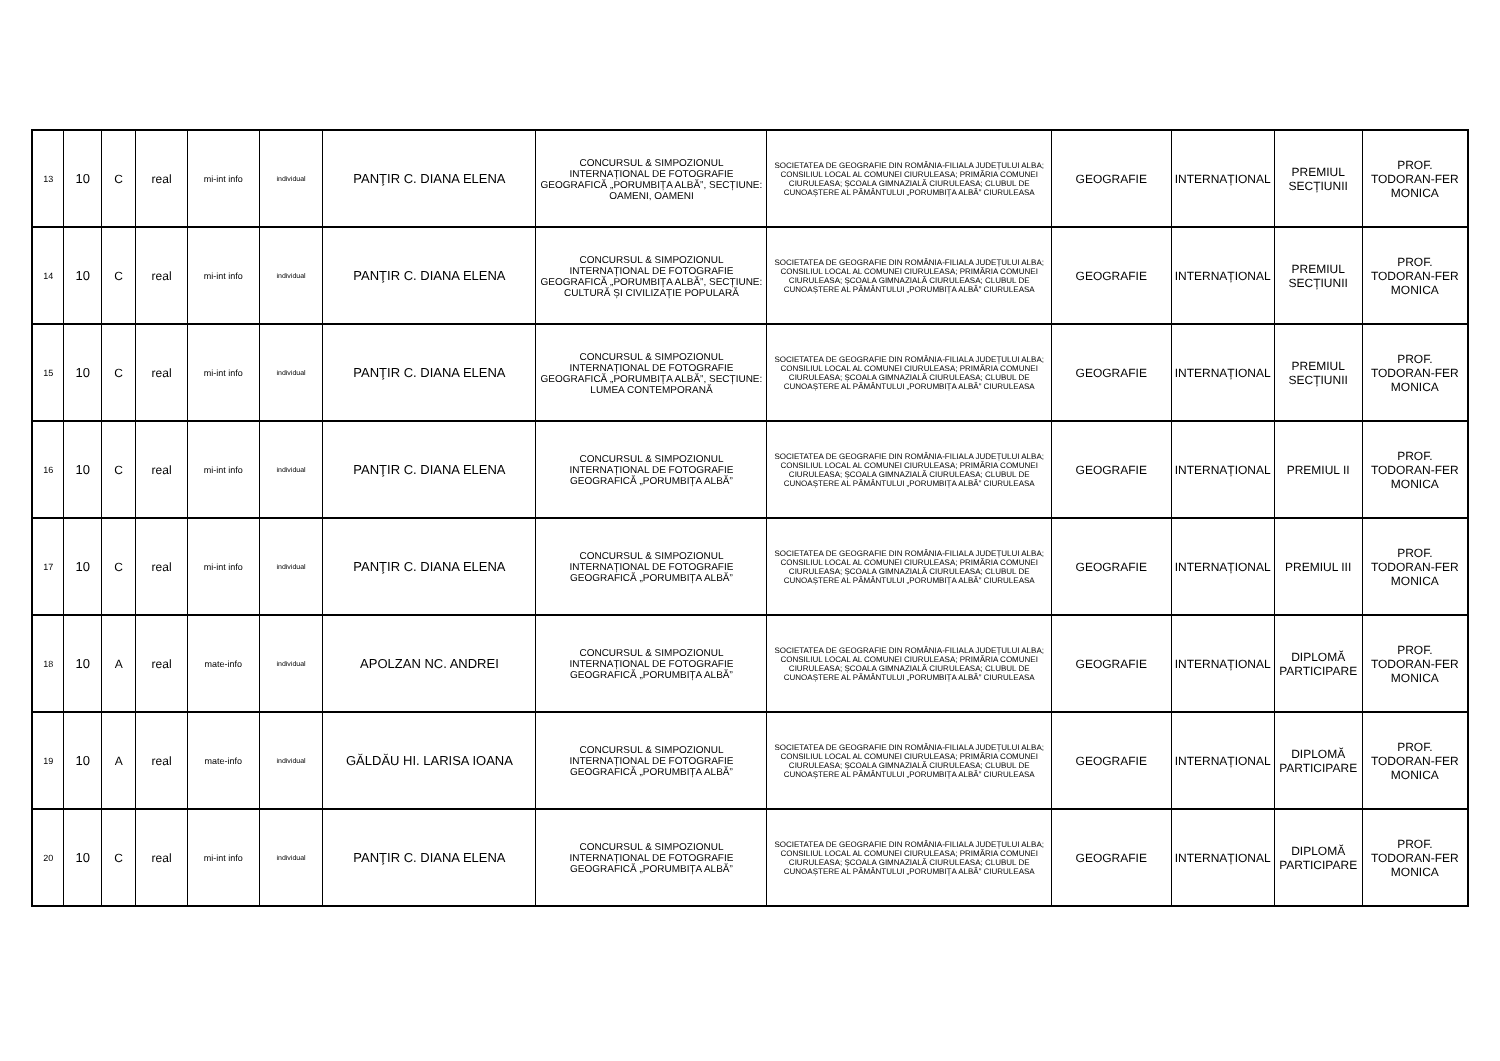| 13 | 10 | C | real | mi-int info | individual | PANŢIR C. DIANA ELENA | CONCURSUL & SIMPOZIONUL INTERNAȚIONAL DE FOTOGRAFIE GEOGRAFICĂ „PORUMBIȚA ALBĂ”, SECȚIUNE: OAMENI, OAMENI | SOCIETATEA DE GEOGRAFIE DIN ROMÂNIA-FILIALA JUDEȚULUI ALBA; CONSILIUL LOCAL AL COMUNEI CIURULEASA; PRIMĂRIA COMUNEI CIURULEASA; ȘCOALA GIMNAZIALĂ CIURULEASA; CLUBUL DE CUNOAȘTERE AL PĂMÂNTULUI „PORUMBIȚA ALBĂ” CIURULEASA | GEOGRAFIE | INTERNAȚIONAL | PREMIUL SECȚIUNII | PROF. TODORAN-FER MONICA |
| 14 | 10 | C | real | mi-int info | individual | PANŢIR C. DIANA ELENA | CONCURSUL & SIMPOZIONUL INTERNAȚIONAL DE FOTOGRAFIE GEOGRAFICĂ „PORUMBIȚA ALBĂ”, SECȚIUNE: CULTURĂ ȘI CIVILIZAȚIE POPULARĂ | SOCIETATEA DE GEOGRAFIE DIN ROMÂNIA-FILIALA JUDEȚULUI ALBA; CONSILIUL LOCAL AL COMUNEI CIURULEASA; PRIMĂRIA COMUNEI CIURULEASA; ȘCOALA GIMNAZIALĂ CIURULEASA; CLUBUL DE CUNOAȘTERE AL PĂMÂNTULUI „PORUMBIȚA ALBĂ” CIURULEASA | GEOGRAFIE | INTERNAȚIONAL | PREMIUL SECȚIUNII | PROF. TODORAN-FER MONICA |
| 15 | 10 | C | real | mi-int info | individual | PANŢIR C. DIANA ELENA | CONCURSUL & SIMPOZIONUL INTERNAȚIONAL DE FOTOGRAFIE GEOGRAFICĂ „PORUMBIȚA ALBĂ”, SECȚIUNE: LUMEA CONTEMPORANĂ | SOCIETATEA DE GEOGRAFIE DIN ROMÂNIA-FILIALA JUDEȚULUI ALBA; CONSILIUL LOCAL AL COMUNEI CIURULEASA; PRIMĂRIA COMUNEI CIURULEASA; ȘCOALA GIMNAZIALĂ CIURULEASA; CLUBUL DE CUNOAȘTERE AL PĂMÂNTULUI „PORUMBIȚA ALBĂ” CIURULEASA | GEOGRAFIE | INTERNAȚIONAL | PREMIUL SECȚIUNII | PROF. TODORAN-FER MONICA |
| 16 | 10 | C | real | mi-int info | individual | PANŢIR C. DIANA ELENA | CONCURSUL & SIMPOZIONUL INTERNAȚIONAL DE FOTOGRAFIE GEOGRAFICĂ „PORUMBIȚA ALBĂ” | SOCIETATEA DE GEOGRAFIE DIN ROMÂNIA-FILIALA JUDEȚULUI ALBA; CONSILIUL LOCAL AL COMUNEI CIURULEASA; PRIMĂRIA COMUNEI CIURULEASA; ȘCOALA GIMNAZIALĂ CIURULEASA; CLUBUL DE CUNOAȘTERE AL PĂMÂNTULUI „PORUMBIȚA ALBĂ” CIURULEASA | GEOGRAFIE | INTERNAȚIONAL | PREMIUL II | PROF. TODORAN-FER MONICA |
| 17 | 10 | C | real | mi-int info | individual | PANŢIR C. DIANA ELENA | CONCURSUL & SIMPOZIONUL INTERNAȚIONAL DE FOTOGRAFIE GEOGRAFICĂ „PORUMBIȚA ALBĂ” | SOCIETATEA DE GEOGRAFIE DIN ROMÂNIA-FILIALA JUDEȚULUI ALBA; CONSILIUL LOCAL AL COMUNEI CIURULEASA; PRIMĂRIA COMUNEI CIURULEASA; ȘCOALA GIMNAZIALĂ CIURULEASA; CLUBUL DE CUNOAȘTERE AL PĂMÂNTULUI „PORUMBIȚA ALBĂ” CIURULEASA | GEOGRAFIE | INTERNAȚIONAL | PREMIUL III | PROF. TODORAN-FER MONICA |
| 18 | 10 | A | real | mate-info | individual | APOLZAN NC. ANDREI | CONCURSUL & SIMPOZIONUL INTERNAȚIONAL DE FOTOGRAFIE GEOGRAFICĂ „PORUMBIȚA ALBĂ” | SOCIETATEA DE GEOGRAFIE DIN ROMÂNIA-FILIALA JUDEȚULUI ALBA; CONSILIUL LOCAL AL COMUNEI CIURULEASA; PRIMĂRIA COMUNEI CIURULEASA; ȘCOALA GIMNAZIALĂ CIURULEASA; CLUBUL DE CUNOAȘTERE AL PĂMÂNTULUI „PORUMBIȚA ALBĂ” CIURULEASA | GEOGRAFIE | INTERNAȚIONAL | DIPLOMĂ PARTICIPARE | PROF. TODORAN-FER MONICA |
| 19 | 10 | A | real | mate-info | individual | GĂLDĂU HI. LARISA IOANA | CONCURSUL & SIMPOZIONUL INTERNAȚIONAL DE FOTOGRAFIE GEOGRAFICĂ „PORUMBIȚA ALBĂ” | SOCIETATEA DE GEOGRAFIE DIN ROMÂNIA-FILIALA JUDEȚULUI ALBA; CONSILIUL LOCAL AL COMUNEI CIURULEASA; PRIMĂRIA COMUNEI CIURULEASA; ȘCOALA GIMNAZIALĂ CIURULEASA; CLUBUL DE CUNOAȘTERE AL PĂMÂNTULUI „PORUMBIȚA ALBĂ” CIURULEASA | GEOGRAFIE | INTERNAȚIONAL | DIPLOMĂ PARTICIPARE | PROF. TODORAN-FER MONICA |
| 20 | 10 | C | real | mi-int info | individual | PANŢIR C. DIANA ELENA | CONCURSUL & SIMPOZIONUL INTERNAȚIONAL DE FOTOGRAFIE GEOGRAFICĂ „PORUMBIȚA ALBĂ” | SOCIETATEA DE GEOGRAFIE DIN ROMÂNIA-FILIALA JUDEȚULUI ALBA; CONSILIUL LOCAL AL COMUNEI CIURULEASA; PRIMĂRIA COMUNEI CIURULEASA; ȘCOALA GIMNAZIALĂ CIURULEASA; CLUBUL DE CUNOAȘTERE AL PĂMÂNTULUI „PORUMBIȚA ALBĂ” CIURULEASA | GEOGRAFIE | INTERNAȚIONAL | DIPLOMĂ PARTICIPARE | PROF. TODORAN-FER MONICA |